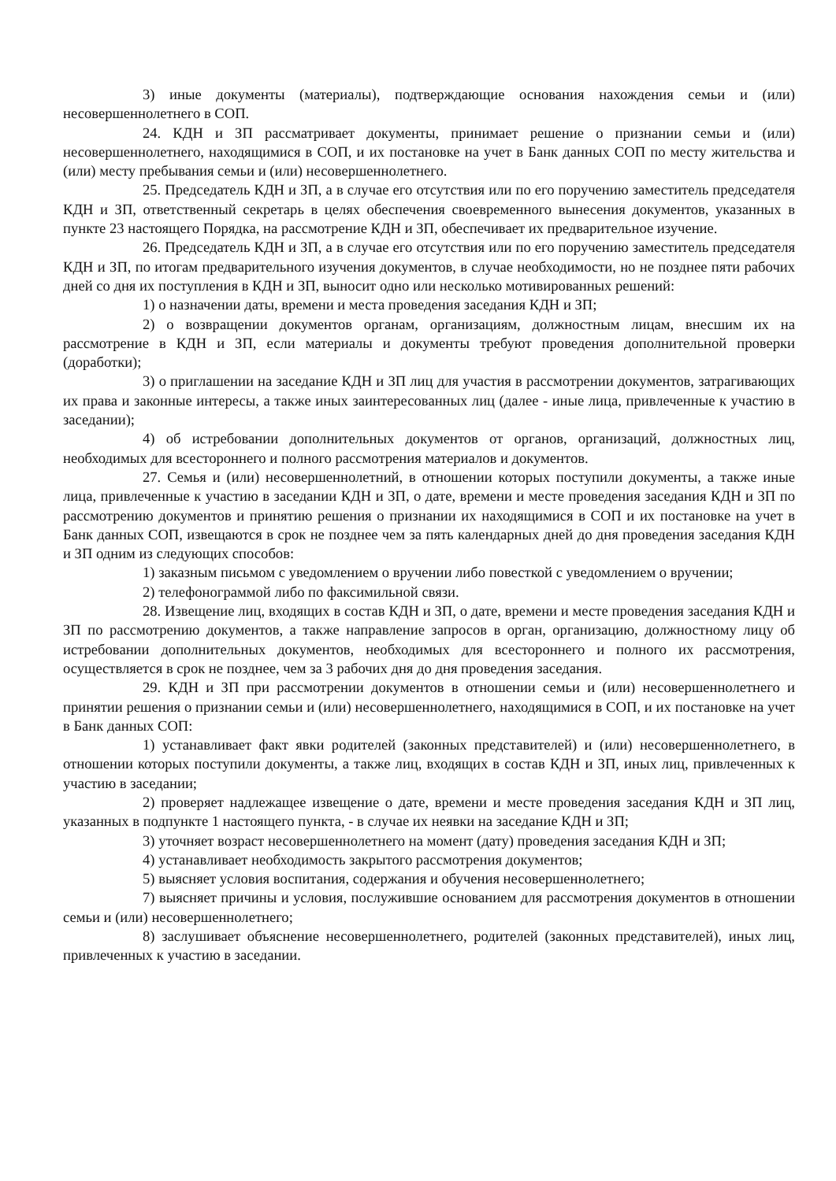3) иные документы (материалы), подтверждающие основания нахождения семьи и (или) несовершеннолетнего в СОП.
24. КДН и ЗП рассматривает документы, принимает решение о признании семьи и (или) несовершеннолетнего, находящимися в СОП, и их постановке на учет в Банк данных СОП по месту жительства и (или) месту пребывания семьи и (или) несовершеннолетнего.
25. Председатель КДН и ЗП, а в случае его отсутствия или по его поручению заместитель председателя КДН и ЗП, ответственный секретарь в целях обеспечения своевременного вынесения документов, указанных в пункте 23 настоящего Порядка, на рассмотрение КДН и ЗП, обеспечивает их предварительное изучение.
26. Председатель КДН и ЗП, а в случае его отсутствия или по его поручению заместитель председателя КДН и ЗП, по итогам предварительного изучения документов, в случае необходимости, но не позднее пяти рабочих дней со дня их поступления в КДН и ЗП, выносит одно или несколько мотивированных решений:
1) о назначении даты, времени и места проведения заседания КДН и ЗП;
2) о возвращении документов органам, организациям, должностным лицам, внесшим их на рассмотрение в КДН и ЗП, если материалы и документы требуют проведения дополнительной проверки (доработки);
3) о приглашении на заседание КДН и ЗП лиц для участия в рассмотрении документов, затрагивающих их права и законные интересы, а также иных заинтересованных лиц (далее - иные лица, привлеченные к участию в заседании);
4) об истребовании дополнительных документов от органов, организаций, должностных лиц, необходимых для всестороннего и полного рассмотрения материалов и документов.
27. Семья и (или) несовершеннолетний, в отношении которых поступили документы, а также иные лица, привлеченные к участию в заседании КДН и ЗП, о дате, времени и месте проведения заседания КДН и ЗП по рассмотрению документов и принятию решения о признании их находящимися в СОП и их постановке на учет в Банк данных СОП, извещаются в срок не позднее чем за пять календарных дней до дня проведения заседания КДН и ЗП одним из следующих способов:
1) заказным письмом с уведомлением о вручении либо повесткой с уведомлением о вручении;
2) телефонограммой либо по факсимильной связи.
28. Извещение лиц, входящих в состав КДН и ЗП, о дате, времени и месте проведения заседания КДН и ЗП по рассмотрению документов, а также направление запросов в орган, организацию, должностному лицу об истребовании дополнительных документов, необходимых для всестороннего и полного их рассмотрения, осуществляется в срок не позднее, чем за 3 рабочих дня до дня проведения заседания.
29. КДН и ЗП при рассмотрении документов в отношении семьи и (или) несовершеннолетнего и принятии решения о признании семьи и (или) несовершеннолетнего, находящимися в СОП, и их постановке на учет в Банк данных СОП:
1) устанавливает факт явки родителей (законных представителей) и (или) несовершеннолетнего, в отношении которых поступили документы, а также лиц, входящих в состав КДН и ЗП, иных лиц, привлеченных к участию в заседании;
2) проверяет надлежащее извещение о дате, времени и месте проведения заседания КДН и ЗП лиц, указанных в подпункте 1 настоящего пункта, - в случае их неявки на заседание КДН и ЗП;
3) уточняет возраст несовершеннолетнего на момент (дату) проведения заседания КДН и ЗП;
4) устанавливает необходимость закрытого рассмотрения документов;
5) выясняет условия воспитания, содержания и обучения несовершеннолетнего;
7) выясняет причины и условия, послужившие основанием для рассмотрения документов в отношении семьи и (или) несовершеннолетнего;
8) заслушивает объяснение несовершеннолетнего, родителей (законных представителей), иных лиц, привлеченных к участию в заседании.